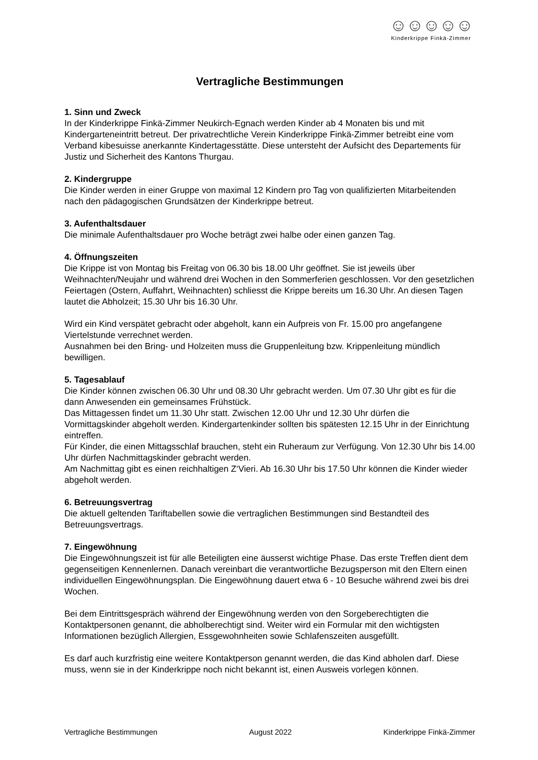☺☺☺☺☺
Kinderkrippe Finkä-Zimmer
Vertragliche Bestimmungen
1. Sinn und Zweck
In der Kinderkrippe Finkä-Zimmer Neukirch-Egnach werden Kinder ab 4 Monaten bis und mit Kindergarteneintritt betreut. Der privatrechtliche Verein Kinderkrippe Finkä-Zimmer betreibt eine vom Verband kibesuisse anerkannte Kindertagesstätte. Diese untersteht der Aufsicht des Departements für Justiz und Sicherheit des Kantons Thurgau.
2. Kindergruppe
Die Kinder werden in einer Gruppe von maximal 12 Kindern pro Tag von qualifizierten Mitarbeitenden nach den pädagogischen Grundsätzen der Kinderkrippe betreut.
3. Aufenthaltsdauer
Die minimale Aufenthaltsdauer pro Woche beträgt zwei halbe oder einen ganzen Tag.
4. Öffnungszeiten
Die Krippe ist von Montag bis Freitag von 06.30 bis 18.00 Uhr geöffnet. Sie ist jeweils über Weihnachten/Neujahr und während drei Wochen in den Sommerferien geschlossen. Vor den gesetzlichen Feiertagen (Ostern, Auffahrt, Weihnachten) schliesst die Krippe bereits um 16.30 Uhr. An diesen Tagen lautet die Abholzeit; 15.30 Uhr bis 16.30 Uhr.
Wird ein Kind verspätet gebracht oder abgeholt, kann ein Aufpreis von Fr. 15.00 pro angefangene Viertelstunde verrechnet werden.
Ausnahmen bei den Bring- und Holzeiten muss die Gruppenleitung bzw. Krippenleitung mündlich bewilligen.
5. Tagesablauf
Die Kinder können zwischen 06.30 Uhr und 08.30 Uhr gebracht werden. Um 07.30 Uhr gibt es für die dann Anwesenden ein gemeinsames Frühstück.
Das Mittagessen findet um 11.30 Uhr statt. Zwischen 12.00 Uhr und 12.30 Uhr dürfen die Vormittagskinder abgeholt werden. Kindergartenkinder sollten bis spätesten 12.15 Uhr in der Einrichtung eintreffen.
Für Kinder, die einen Mittagsschlaf brauchen, steht ein Ruheraum zur Verfügung. Von 12.30 Uhr bis 14.00 Uhr dürfen Nachmittagskinder gebracht werden.
Am Nachmittag gibt es einen reichhaltigen Z‘Vieri. Ab 16.30 Uhr bis 17.50 Uhr können die Kinder wieder abgeholt werden.
6. Betreuungsvertrag
Die aktuell geltenden Tariftabellen sowie die vertraglichen Bestimmungen sind Bestandteil des Betreuungsvertrags.
7. Eingewöhnung
Die Eingewöhnungszeit ist für alle Beteiligten eine äusserst wichtige Phase. Das erste Treffen dient dem gegenseitigen Kennenlernen. Danach vereinbart die verantwortliche Bezugsperson mit den Eltern einen individuellen Eingewöhnungsplan. Die Eingewöhnung dauert etwa 6 - 10 Besuche während zwei bis drei Wochen.
Bei dem Eintrittsgespräch während der Eingewöhnung werden von den Sorgeberechtigten die Kontaktpersonen genannt, die abholberechtigt sind. Weiter wird ein Formular mit den wichtigsten Informationen bezüglich Allergien, Essgewohnheiten sowie Schlafenszeiten ausgefüllt.
Es darf auch kurzfristig eine weitere Kontaktperson genannt werden, die das Kind abholen darf. Diese muss, wenn sie in der Kinderkrippe noch nicht bekannt ist, einen Ausweis vorlegen können.
Vertragliche Bestimmungen August 2022 Kinderkrippe Finkä-Zimmer